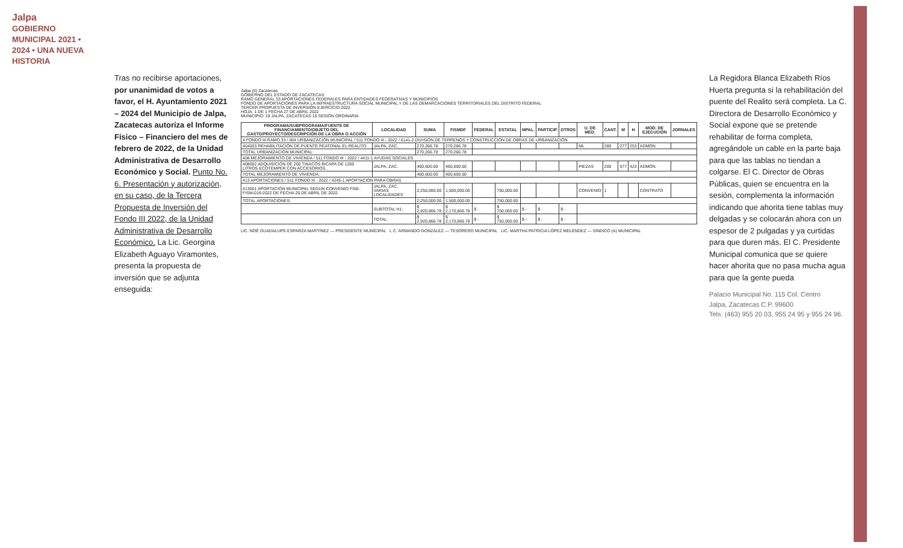Jalpa
GOBIERNO MUNICIPAL 2021 • 2024 • UNA NUEVA HISTORIA
Tras no recibirse aportaciones, por unanimidad de votos a favor, el H. Ayuntamiento 2021 – 2024 del Municipio de Jalpa, Zacatecas autoriza el Informe Físico – Financiero del mes de febrero de 2022, de la Unidad Administrativa de Desarrollo Económico y Social. Punto No. 6. Presentación y autorización, en su caso, de la Tercera Propuesta de Inversión del Fondo III 2022, de la Unidad Administrativa de Desarrollo Económico. La Lic. Georgina Elizabeth Aguayo Viramontes, presenta la propuesta de inversión que se adjunta enseguida:
Jalpa (6) Zacatecas
GOBIERNO DEL ESTADO DE ZACATECAS
RAMO GENERAL 33 APORTACIONES FEDERALES PARA ENTIDADES FEDERATIVAS Y MUNICIPIOS
FONDO DE APORTACIONES PARA LA INFRAESTRUCTURA SOCIAL MUNICIPAL Y DE LAS DEMARCACIONES TERRITORIALES DEL DISTRITO FEDERAL
TERCER PROPUESTA DE INVERSIÓN EJERCICIO 2022
HOJA: 1 DE 1 FECHA 27 DE ABRIL 2022
MUNICIPIO: 19 JALPA, ZACATECAS 15 SESIÓN ORDINARIA
| PROGRAMA/SUBPROGRAMA/FUENTE DE FINANCIAMIENTO/OBJETO DEL GASTO/PROYECTO/DESCRIPCIÓN DE LA OBRA O ACCIÓN | LOCALIDAD | SUMA | FISMDF | FEDERAL | ESTATAL | MPAL. | PARTICIP. | OTROS | U. DE MED. | CANT. | M | H | MOD. DE EJECUCIÓN | JORNALES |
| --- | --- | --- | --- | --- | --- | --- | --- | --- | --- | --- | --- | --- | --- | --- |
| 4 FONDO III RAMO 33 / 404 URBANIZACIÓN MUNICIPAL / 511 FONDO III - 2022 / 6141-2 DIVISIÓN DE TERRENOS Y CONSTRUCCIÓN DE OBRAS DE URBANIZACIÓN | | | | | | | | | | | | | | |
| 404003 REHABILITACIÓN DE PUENTE PEATONAL EL REALITO. | JALPA, ZAC. | 270,266.78 | 270,266.78 | | | | | | ML | 280 | 277 | 253 | ADMÓN. | |
| TOTAL URBANIZACIÓN MUNICIPAL: | | 270,266.78 | 270,266.78 | | | | | | | | | | | |
| 408 MEJORAMIENTO DE VIVIENDA / 511 FONDO III - 2022 / 4411-1 AYUDAS SOCIALES | | | | | | | | | | | | | | |
| 408002 ADQUISICIÓN DE 200 TINACOS BICAPA DE 1200 LITROS ECOTEMPER CON ACCESORIOS. | JALPA, ZAC. | 400,600.00 | 400,600.00 | | | | | | PIEZAS | 200 | 577 | 423 | ADMÓN. | |
| TOTAL MEJORAMIENTO DE VIVIENDA: | | 400,600.00 | 400,600.00 | | | | | | | | | | | |
| 413 APORTACIONES / 511 FONDO III - 2022 / 4245-1 APORTACIÓN PARA OBRAS | | | | | | | | | | | | | | |
| 413001 APORTACIÓN MUNICIPAL SEGÚN CONVENIO FISE-FISM-019-2022 DE FECHA 20 DE ABRIL DE 2022. | JALPA, ZAC. VARIAS LOCALIDADES | 2,250,000.00 | 1,500,000.00 | | 750,000.00 | | | | CONVENIO | 1 | | | CONTRATO | |
| TOTAL APORTACIONES: | | 2,250,000.00 | 1,500,000.00 | | 750,000.00 | | | | | | | | | |
| | SUBTOTAL H1: | $ 2,920,866.78 | $ 2,170,866.78 | $ - | $ 750,000.00 | $ - | $ - | $ - | | | | | | |
| | TOTAL: | $ 2,920,866.78 | $ 2,170,866.78 | $ - | $ 750,000.00 | $ - | $ - | $ - | | | | | | |
LIC. NOÉ GUADALUPE ESPARZA MARTÍNEZ — PRESIDENTE MUNICIPAL L.C. ARMANDO GONZÁLEZ — TESORERO MUNICIPAL LIC. MARTHA PATRICIA LÓPEZ MELÉNDEZ — SÍNDICO (A) MUNICIPAL
La Regidora Blanca Elizabeth Ríos Huerta pregunta si la rehabilitación del puente del Realito será completa. La C. Directora de Desarrollo Económico y Social expone que se pretende rehabilitar de forma completa, agregándole un cable en la parte baja para que las tablas no tiendan a colgarse. El C. Director de Obras Públicas, quien se encuentra en la sesión, complementa la información indicando que ahorita tiene tablas muy delgadas y se colocarán ahora con un espesor de 2 pulgadas y ya curtidas para que duren más. El C. Presidente Municipal comunica que se quiere hacer ahorita que no pasa mucha agua para que la gente pueda
Palacio Municipal No. 115 Col. Centro
Jalpa, Zacatecas C.P. 99600
Tels: (463) 955 20 03, 955 24 95 y 955 24 96.